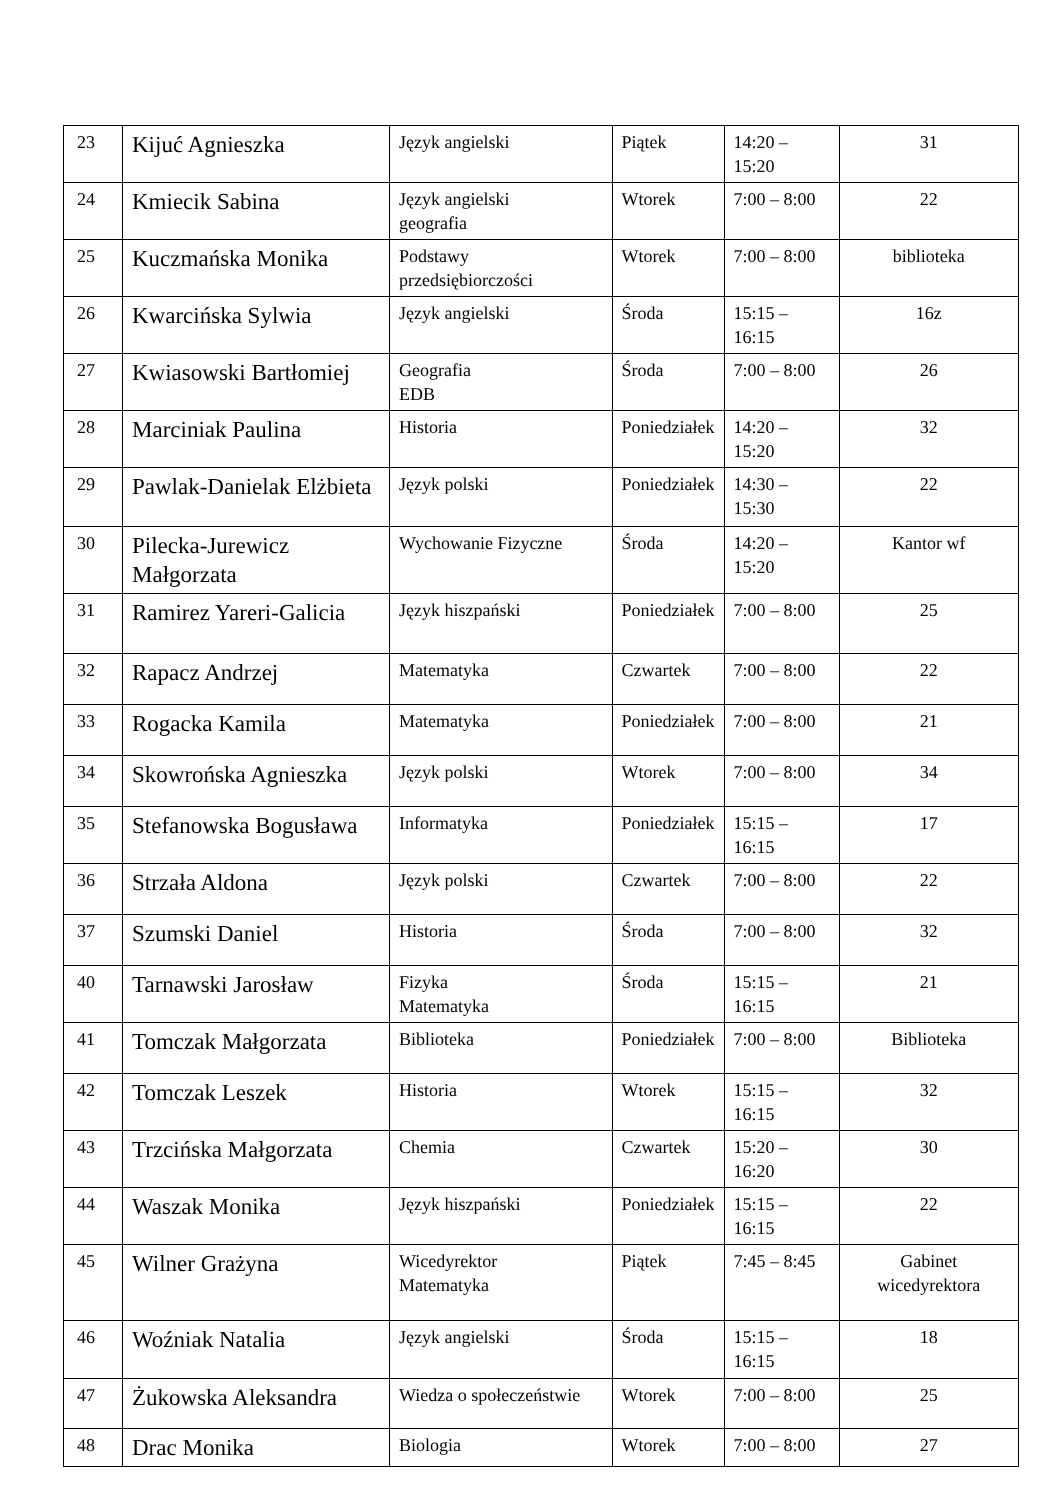| 23 | Kijuć Agnieszka | Język angielski | Piątek | 14:20 – 15:20 | 31 |
| 24 | Kmiecik Sabina | Język angielski geografia | Wtorek | 7:00 – 8:00 | 22 |
| 25 | Kuczmańska Monika | Podstawy przedsiębiorczości | Wtorek | 7:00 – 8:00 | biblioteka |
| 26 | Kwarcińska Sylwia | Język angielski | Środa | 15:15 – 16:15 | 16z |
| 27 | Kwiasowski Bartłomiej | Geografia EDB | Środa | 7:00 – 8:00 | 26 |
| 28 | Marciniak Paulina | Historia | Poniedziałek | 14:20 – 15:20 | 32 |
| 29 | Pawlak-Danielak Elżbieta | Język polski | Poniedziałek | 14:30 – 15:30 | 22 |
| 30 | Pilecka-Jurewicz Małgorzata | Wychowanie Fizyczne | Środa | 14:20 – 15:20 | Kantor wf |
| 31 | Ramirez Yareri-Galicia | Język hiszpański | Poniedziałek | 7:00 – 8:00 | 25 |
| 32 | Rapacz Andrzej | Matematyka | Czwartek | 7:00 – 8:00 | 22 |
| 33 | Rogacka Kamila | Matematyka | Poniedziałek | 7:00 – 8:00 | 21 |
| 34 | Skowrońska Agnieszka | Język polski | Wtorek | 7:00 – 8:00 | 34 |
| 35 | Stefanowska Bogusława | Informatyka | Poniedziałek | 15:15 – 16:15 | 17 |
| 36 | Strzała Aldona | Język polski | Czwartek | 7:00 – 8:00 | 22 |
| 37 | Szumski Daniel | Historia | Środa | 7:00 – 8:00 | 32 |
| 40 | Tarnawski Jarosław | Fizyka Matematyka | Środa | 15:15 – 16:15 | 21 |
| 41 | Tomczak Małgorzata | Biblioteka | Poniedziałek | 7:00 – 8:00 | Biblioteka |
| 42 | Tomczak Leszek | Historia | Wtorek | 15:15 – 16:15 | 32 |
| 43 | Trzcińska Małgorzata | Chemia | Czwartek | 15:20 – 16:20 | 30 |
| 44 | Waszak Monika | Język hiszpański | Poniedziałek | 15:15 – 16:15 | 22 |
| 45 | Wilner Grażyna | Wicedyrektor Matematyka | Piątek | 7:45 – 8:45 | Gabinet wicedyrektora |
| 46 | Woźniak Natalia | Język angielski | Środa | 15:15 – 16:15 | 18 |
| 47 | Żukowska Aleksandra | Wiedza o społeczeństwie | Wtorek | 7:00 – 8:00 | 25 |
| 48 | Drac Monika | Biologia | Wtorek | 7:00 – 8:00 | 27 |